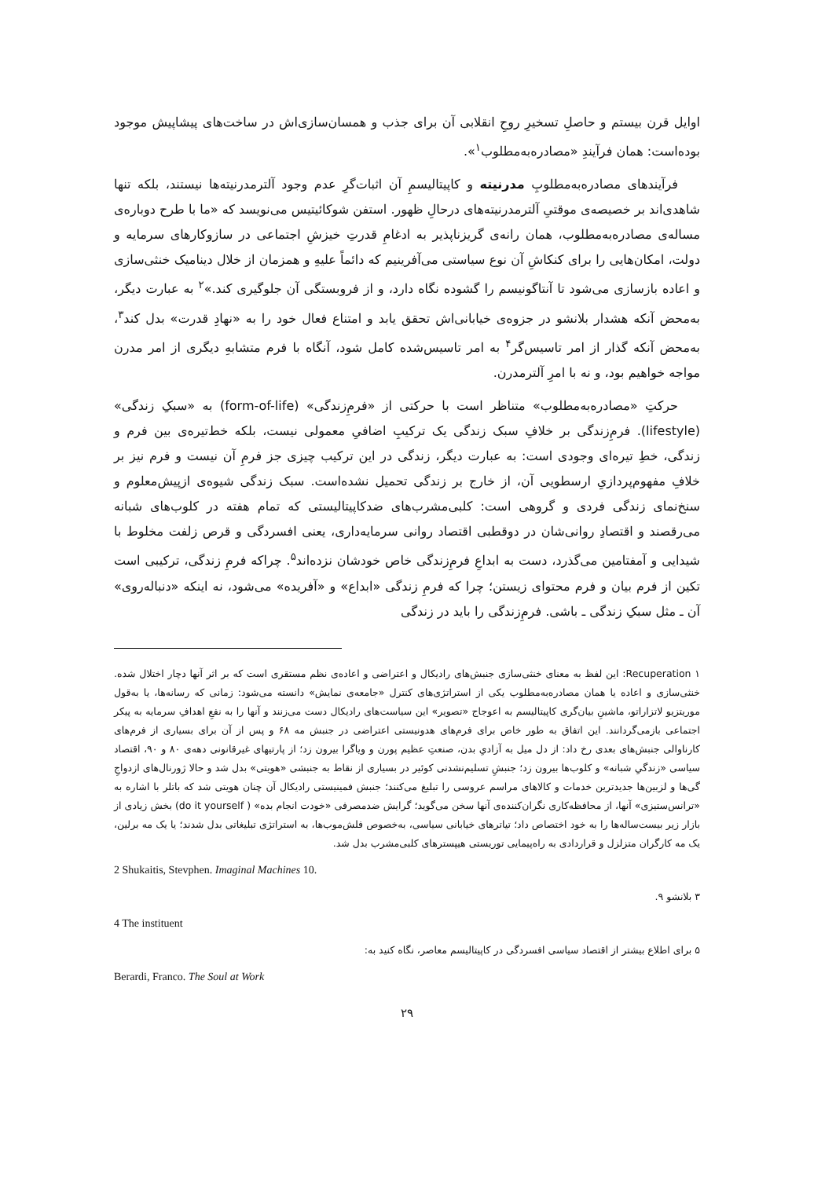اوایل قرن بیستم و حاصلِ تسخیرِ روحِ انقلابی آن برای جذب و همسان‌سازی‌اش در ساخت‌های پیشاپیش موجود بوده‌است: همان فرآیندِ «مصادره‌به‌مطلوب<sup>۱</sup>».
فرآیندهای مصادره‌به‌مطلوبِ مدرنیته و کاپیتالیسمِ آن اثبات‌گرِ عدم وجود آلترمدرنیته‌ها نیستند، بلکه تنها شاهدی‌اند بر خصیصه‌ی موقتیِ آلترمدرنیته‌های درحالِ ظهور. استفن شوکائیتیس می‌نویسد که «ما با طرح دوباره‌ی مساله‌ی مصادره‌به‌مطلوب، همان رانه‌ی گریزناپذیر به ادغامِ قدرتِ خیزشِ اجتماعی در سازوکارهای سرمایه و دولت، امکان‌هایی را برای کنکاشِ آن نوع سیاستی می‌آفرینیم که دائماً علیهِ و همزمان از خلال دینامیک خنثی‌سازی و اعاده بازسازی می‌شود تا آنتاگونیسم را گشوده نگاه دارد، و از فروبستگی آن جلوگیری کند.»<sup>۲</sup> به عبارت دیگر، به‌محض آنکه هشدار بلانشو در جزوه‌ی خیابانی‌اش تحقق یابد و امتناع فعال خود را به «نهادِ قدرت» بدل کند<sup>۳</sup>، به‌محض آنکه گذار از امر تاسیس‌گر<sup>۴</sup> به امر تاسیس‌شده کامل شود، آنگاه با فرم متشابهِ دیگری از امر مدرن مواجه خواهیم بود، و نه با امرِ آلترمدرن.
حرکتِ «مصادره‌به‌مطلوب» متناظر است با حرکتی از «فرمِ‌زندگی» (form-of-life) به «سبکِ زندگی» (lifestyle). فرمِ‌زندگی بر خلافِ سبک زندگی یک ترکیبِ اضافیِ معمولی نیست، بلکه خط‌تیره‌ی بین فرم و زندگی، خطِ تیره‌ای وجودی است: به عبارت دیگر، زندگی در این ترکیب چیزی جز فرمِ آن نیست و فرم نیز بر خلافِ مفهوم‌پردازیِ ارسطویی آن، از خارج بر زندگی تحمیل نشده‌است. سبک زندگی شیوه‌ی ازپیش‌معلوم و سنخ‌نمای زندگی فردی و گروهی است: کلبی‌مشرب‌های ضدکاپیتالیستی که تمام هفته در کلوب‌های شبانه می‌رقصند و اقتصادِ روانی‌شان در دوقطبی اقتصاد روانی سرمایه‌داری، یعنی افسردگی و قرص زلفت مخلوط با شیدایی و آمفتامین می‌گذرد، دست به ابداعِ فرمِ‌زندگی خاص خودشان نزده‌اند<sup>۵</sup>. چراکه فرمِ زندگی، ترکیبی است تکین از فرم بیان و فرم محتوای زیستن؛ چرا که فرمِ زندگی «ابداع» و «آفریده» می‌شود، نه اینکه «دنباله‌روی» آن ـ مثل سبکِ زندگی ـ باشی. فرمِ‌زندگی را باید در زندگی
۱ Recuperation: این لفظ به معنای خنثی‌سازی جنبش‌های رادیکال و اعتراضی و اعاده‌ی نظم مستقری است که بر اثر آنها دچار اختلال شده. خنثی‌سازی و اعاده یا همان مصادره‌به‌مطلوب یکی از استراتژی‌های کنترل «جامعه‌ی نمایش» دانسته می‌شود: زمانی که رسانه‌ها، یا به‌قول موریتزیو لاتزاراتو، ماشینِ بیان‌گری کاپیتالیسم به اعوجاج «تصویر» این سیاست‌های رادیکال دست می‌زنند و آنها را به نفعِ اهدافِ سرمایه به پیکر اجتماعی بازمی‌گردانند. این اتفاق به طور خاص برای فرم‌های هدونیستی اعتراضی در جنبش مه ۶۸ و پس از آن برای بسیاری از فرم‌های کارناوالی جنبش‌های بعدی رخ داد: از دل میل به آزادیِ بدن، صنعتِ عظیم پورن و ویاگرا بیرون زد؛ از پارتیهای غیرقانونی دهه‌ی ۸۰ و ۹۰، اقتصاد سیاسی «زندگیِ شبانه» و کلوب‌ها بیرون زد؛ جنبشِ تسلیم‌نشدنی کوئیر در بسیاری از نقاط به جنبشی «هویتی» بدل شد و حالا ژورنال‌های ازدواجِ گی‌ها و لزبین‌ها جدیدترین خدمات و کالاهای مراسم عروسی را تبلیغ می‌کنند؛ جنبش فمینیستی رادیکال آن چنان هویتی شد که باتلر با اشاره به «ترانس‌ستیزی» آنها، از محافظه‌کاری نگران‌کننده‌ی آنها سخن می‌گوید؛ گرایش ضدمصرفی «خودت انجام بده» ( do it yourself) بخش زیادی از بازار زیر بیست‌ساله‌ها را به خود اختصاص داد؛ تیاترهای خیابانی سیاسی، به‌خصوص فلش‌موب‌ها، به استراتژی تبلیغاتی بدل شدند؛ یا یک مه برلین، یک مه کارگران متزلزل و قراردادی به راه‌پیمایی توریستی هیپسترهای کلبی‌مشرب بدل شد.
2 Shukaitis, Stevphen. Imaginal Machines 10.
۳ بلانشو ۹.
4 The instituent
۵ برای اطلاع بیشتر از اقتصاد سیاسی افسردگی در کاپیتالیسم معاصر، نگاه کنید به:
Berardi, Franco. The Soul at Work
۲۹